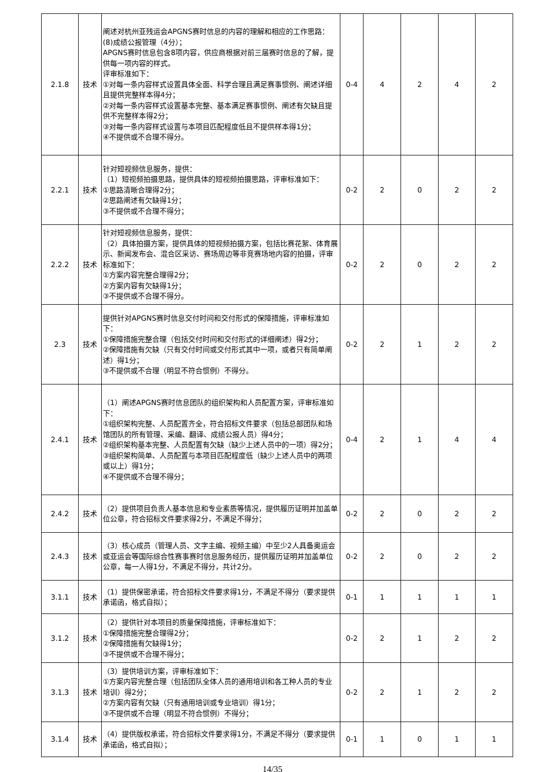| 2.1.8 | 技术 | 阐述对杭州亚残运会APGNS赛时信息的内容的理解和相应的工作思路： (8)成绩公报管理（4分）； APGNS赛时信息包含8项内容，供应商根据对前三届赛时信息的了解，提供每一项内容的样式。 评审标准如下： ①对每一条内容样式设置具体全面、科学合理且满足赛事惯例、阐述详细且提供完整样本得4分； ②对每一条内容样式设置基本完整、基本满足赛事惯例、阐述有欠缺且提供不完整样本得2分； ③对每一条内容样式设置与本项目匹配程度低且不提供样本得1分； ④不提供或不合理不得分。 | 0-4 | 4 | 2 | 4 | 2 |
| 2.2.1 | 技术 | 针对短视频信息服务，提供： （1）短视频拍摄思路，提供具体的短视频拍摄思路，评审标准如下： ①思路清晰合理得2分； ②思路阐述有欠缺得1分； ③不提供或不合理不得分； | 0-2 | 2 | 0 | 2 | 2 |
| 2.2.2 | 技术 | 针对短视频信息服务，提供： （2）具体拍摄方案，提供具体的短视频拍摄方案，包括比赛花絮、体育展示、新闻发布会、混合区采访、赛场周边等非竞赛场地内容的拍摄，评审标准如下： ①方案内容完整合理得2分； ②方案内容有欠缺得1分； ③不提供或不合理不得分。 | 0-2 | 2 | 0 | 2 | 2 |
| 2.3 | 技术 | 提供针对APGNS赛时信息交付时间和交付形式的保障措施，评审标准如下： ①保障措施完整合理（包括交付时间和交付形式的详细阐述）得2分； ②保障措施有欠缺（只有交付时间或交付形式其中一项，或者只有简单阐述）得1分； ③不提供或不合理（明显不符合惯例）不得分。 | 0-2 | 2 | 1 | 2 | 2 |
| 2.4.1 | 技术 | （1）阐述APGNS赛时信息团队的组织架构和人员配置方案，评审标准如下： ①组织架构完整、人员配置齐全，符合招标文件要求（包括总部团队和场馆团队的所有管理、采编、翻译、成绩公报人员）得4分； ②组织架构基本完整、人员配置有欠缺（缺少上述人员中的一项）得2分； ③组织架构简单、人员配置与本项目匹配程度低（缺少上述人员中的两项或以上）得1分； ④不提供或不合理不得分； | 0-4 | 2 | 1 | 4 | 4 |
| 2.4.2 | 技术 | （2）提供项目负责人基本信息和专业素质等情况，提供履历证明并加盖单位公章，符合招标文件要求得2分，不满足不得分； | 0-2 | 2 | 0 | 2 | 2 |
| 2.4.3 | 技术 | （3）核心成员（管理人员、文字主编、视频主编）中至少2人具备奥运会或亚运会等国际综合性赛事赛时信息服务经历，提供履历证明并加盖单位公章，每一人得1分，不满足不得分，共计2分。 | 0-2 | 2 | 0 | 2 | 2 |
| 3.1.1 | 技术 | （1）提供保密承诺，符合招标文件要求得1分，不满足不得分（要求提供承诺函，格式自拟）； | 0-1 | 1 | 1 | 1 | 1 |
| 3.1.2 | 技术 | （2）提供针对本项目的质量保障措施，评审标准如下： ①保障措施完整合理得2分； ②保障措施有欠缺得1分； ③不提供或不合理不得分； | 0-2 | 2 | 1 | 2 | 2 |
| 3.1.3 | 技术 | （3）提供培训方案，评审标准如下： ①方案内容完整合理（包括团队全体人员的通用培训和各工种人员的专业培训）得2分； ②方案内容有欠缺（只有通用培训或专业培训）得1分； ③不提供或不合理（明显不符合惯例）不得分； | 0-2 | 2 | 1 | 2 | 2 |
| 3.1.4 | 技术 | （4）提供版权承诺，符合招标文件要求得1分，不满足不得分（要求提供承诺函，格式自拟）； | 0-1 | 1 | 0 | 1 | 1 |
14/35